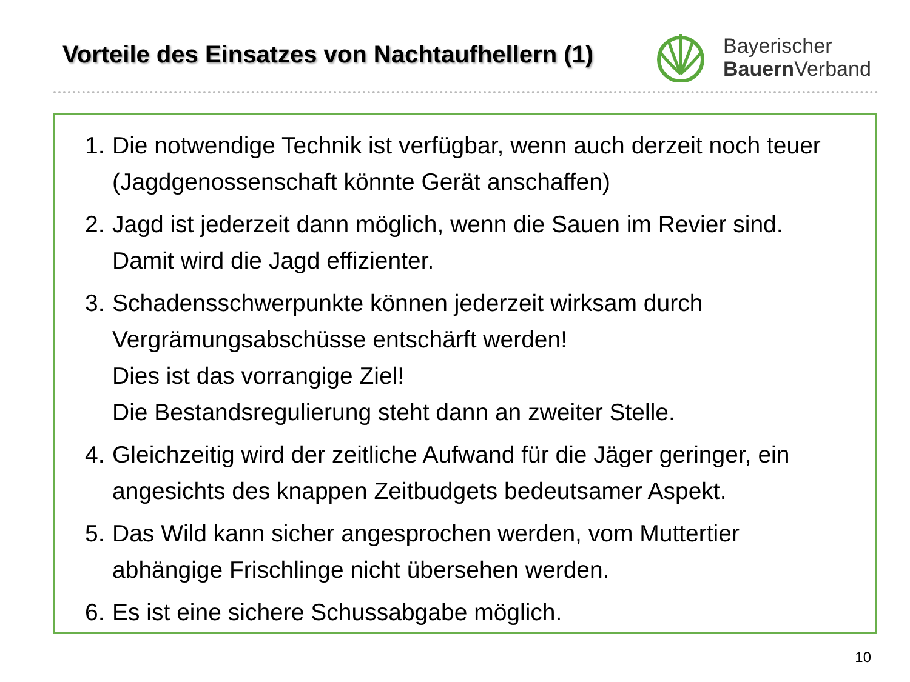Vorteile des Einsatzes von Nachtaufhellern (1)
Bayerischer
Bauern Verband
1. Die notwendige Technik ist verfügbar, wenn auch derzeit noch teuer (Jagdgenossenschaft könnte Gerät anschaffen)
2. Jagd ist jederzeit dann möglich, wenn die Sauen im Revier sind. Damit wird die Jagd effizienter.
3. Schadensschwerpunkte können jederzeit wirksam durch Vergrämungsabschüsse entschärft werden!
Dies ist das vorrangige Ziel!
Die Bestandsregulierung steht dann an zweiter Stelle.
4. Gleichzeitig wird der zeitliche Aufwand für die Jäger geringer, ein angesichts des knappen Zeitbudgets bedeutsamer Aspekt.
5. Das Wild kann sicher angesprochen werden, vom Muttertier abhängige Frischlinge nicht übersehen werden.
6. Es ist eine sichere Schussabgabe möglich.
10